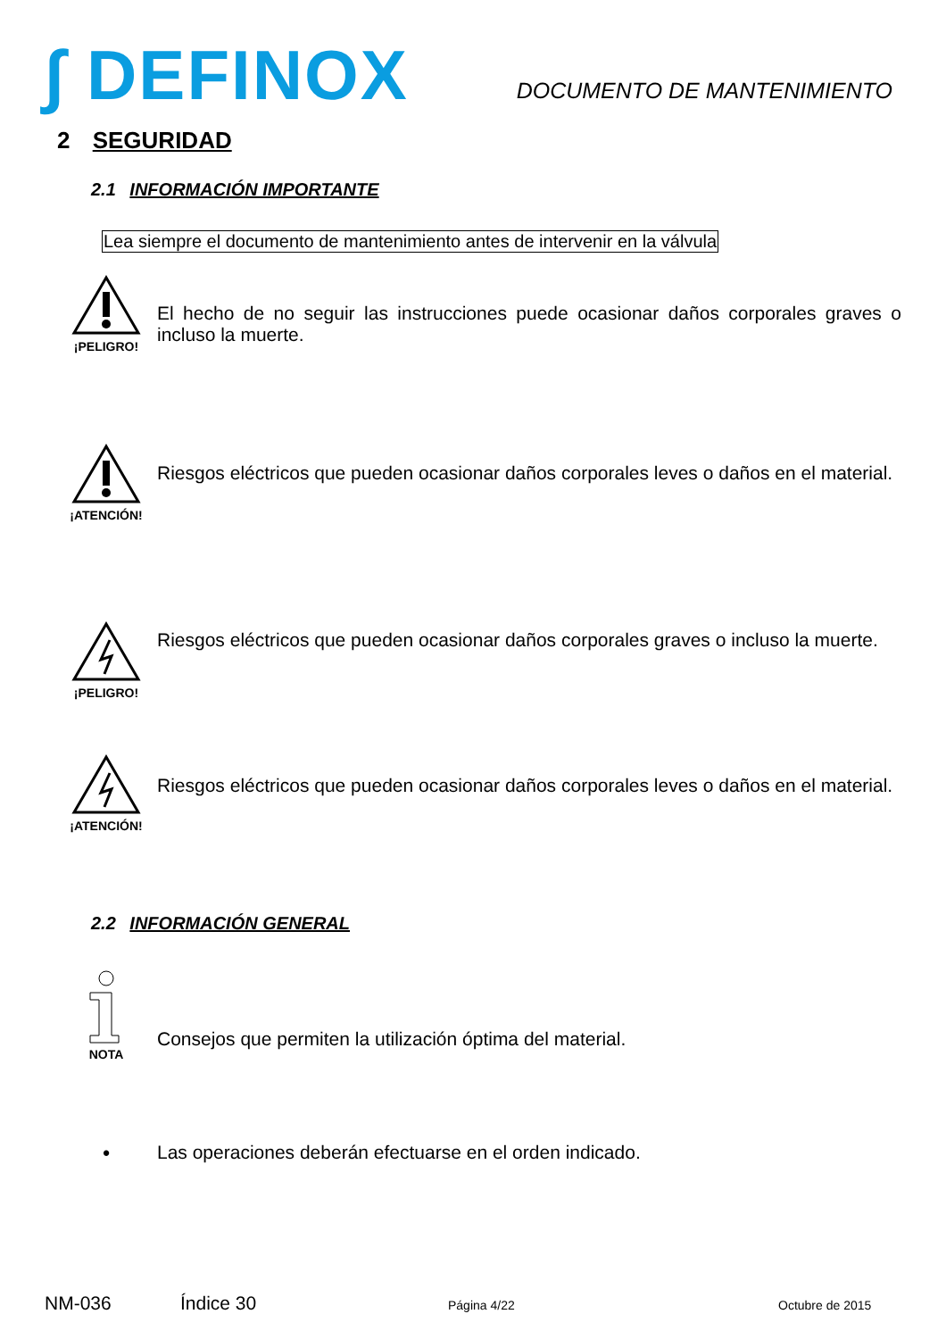∫ DEFINOX
DOCUMENTO DE MANTENIMIENTO
2 SEGURIDAD
2.1 INFORMACIÓN IMPORTANTE
Lea siempre el documento de mantenimiento antes de intervenir en la válvula
¡PELIGRO!
El hecho de no seguir las instrucciones puede ocasionar daños corporales graves o incluso la muerte.
¡ATENCIÓN!
Riesgos eléctricos que pueden ocasionar daños corporales leves o daños en el material.
¡PELIGRO!
Riesgos eléctricos que pueden ocasionar daños corporales graves o incluso la muerte.
¡ATENCIÓN!
Riesgos eléctricos que pueden ocasionar daños corporales leves o daños en el material.
2.2 INFORMACIÓN GENERAL
NOTA
Consejos que permiten la utilización óptima del material.
• Las operaciones deberán efectuarse en el orden indicado.
NM-036 Índice 30 Página 4/22 Octubre de 2015